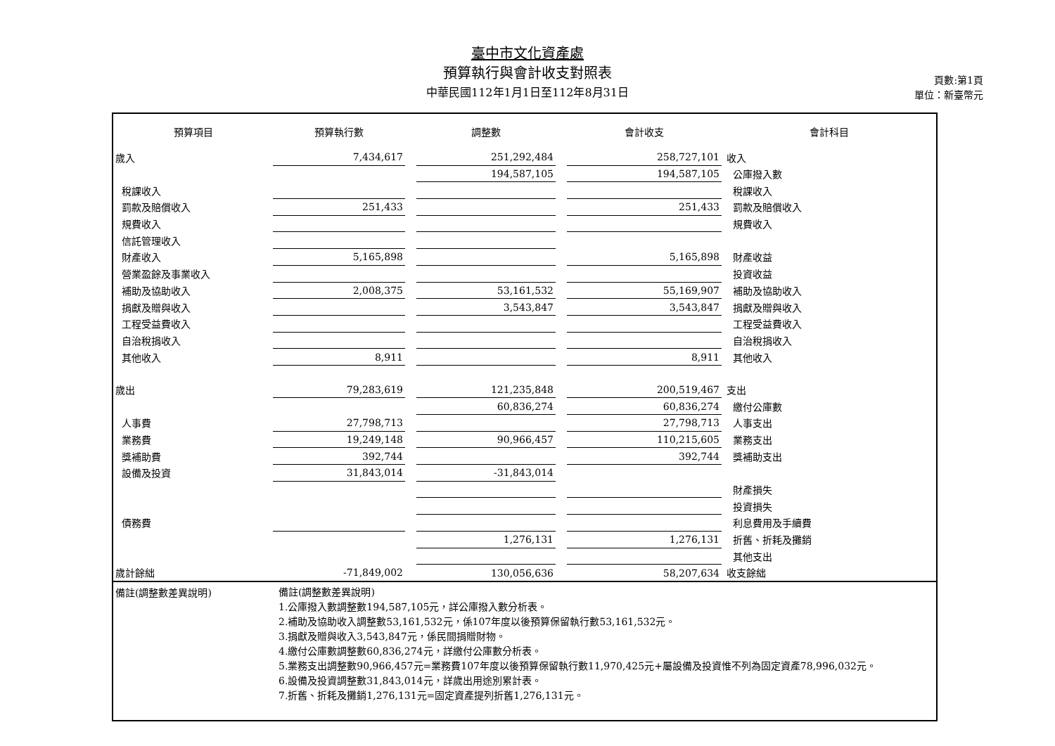臺中市文化資產處
預算執行與會計收支對照表
中華民國112年1月1日至112年8月31日
頁數:第1頁
單位：新臺幣元
| 預算項目 | 預算執行數 | | 調整數 | | 會計收支 | 會計科目 |
| --- | --- | --- | --- | --- | --- | --- |
| 歲入 | 7,434,617 | | 251,292,484 | | 258,727,101 | 收入 |
| | | | 194,587,105 | | 194,587,105 | 公庫撥入數 |
| 稅課收入 | | | | | | 稅課收入 |
| 罰款及賠償收入 | 251,433 | | | | 251,433 | 罰款及賠償收入 |
| 規費收入 | | | | | | 規費收入 |
| 信託管理收入 | | | | | | |
| 財產收入 | 5,165,898 | | | | 5,165,898 | 財產收益 |
| 營業盈餘及事業收入 | | | | | | 投資收益 |
| 補助及協助收入 | 2,008,375 | | 53,161,532 | | 55,169,907 | 補助及協助收入 |
| 捐獻及贈與收入 | | | 3,543,847 | | 3,543,847 | 捐獻及贈與收入 |
| 工程受益費收入 | | | | | | 工程受益費收入 |
| 自治稅捐收入 | | | | | | 自治稅捐收入 |
| 其他收入 | 8,911 | | | | 8,911 | 其他收入 |
| 歲出 | 79,283,619 | | 121,235,848 | | 200,519,467 | 支出 |
| | | | 60,836,274 | | 60,836,274 | 繳付公庫數 |
| 人事費 | 27,798,713 | | | | 27,798,713 | 人事支出 |
| 業務費 | 19,249,148 | | 90,966,457 | | 110,215,605 | 業務支出 |
| 獎補助費 | 392,744 | | | | 392,744 | 獎補助支出 |
| 設備及投資 | 31,843,014 | | -31,843,014 | | | |
| | | | | | | 財產損失 |
| | | | | | | 投資損失 |
| 債務費 | | | | | | 利息費用及手續費 |
| | | | 1,276,131 | | 1,276,131 | 折舊、折耗及攤銷 |
| | | | | | | 其他支出 |
| 歲計餘絀 | -71,849,002 | | 130,056,636 | | 58,207,634 | 收支餘絀 |
備註(調整數差異說明)
備註(調整數差異說明)
1.公庫撥入數調整數194,587,105元，詳公庫撥入數分析表。
2.補助及協助收入調整數53,161,532元，係107年度以後預算保留執行數53,161,532元。
3.捐獻及贈與收入3,543,847元，係民間捐贈財物。
4.繳付公庫數調整數60,836,274元，詳繳付公庫數分析表。
5.業務支出調整數90,966,457元=業務費107年度以後預算保留執行數11,970,425元+屬設備及投資惟不列為固定資產78,996,032元。
6.設備及投資調整數31,843,014元，詳歲出用途別累計表。
7.折舊、折耗及攤銷1,276,131元=固定資產提列折舊1,276,131元。